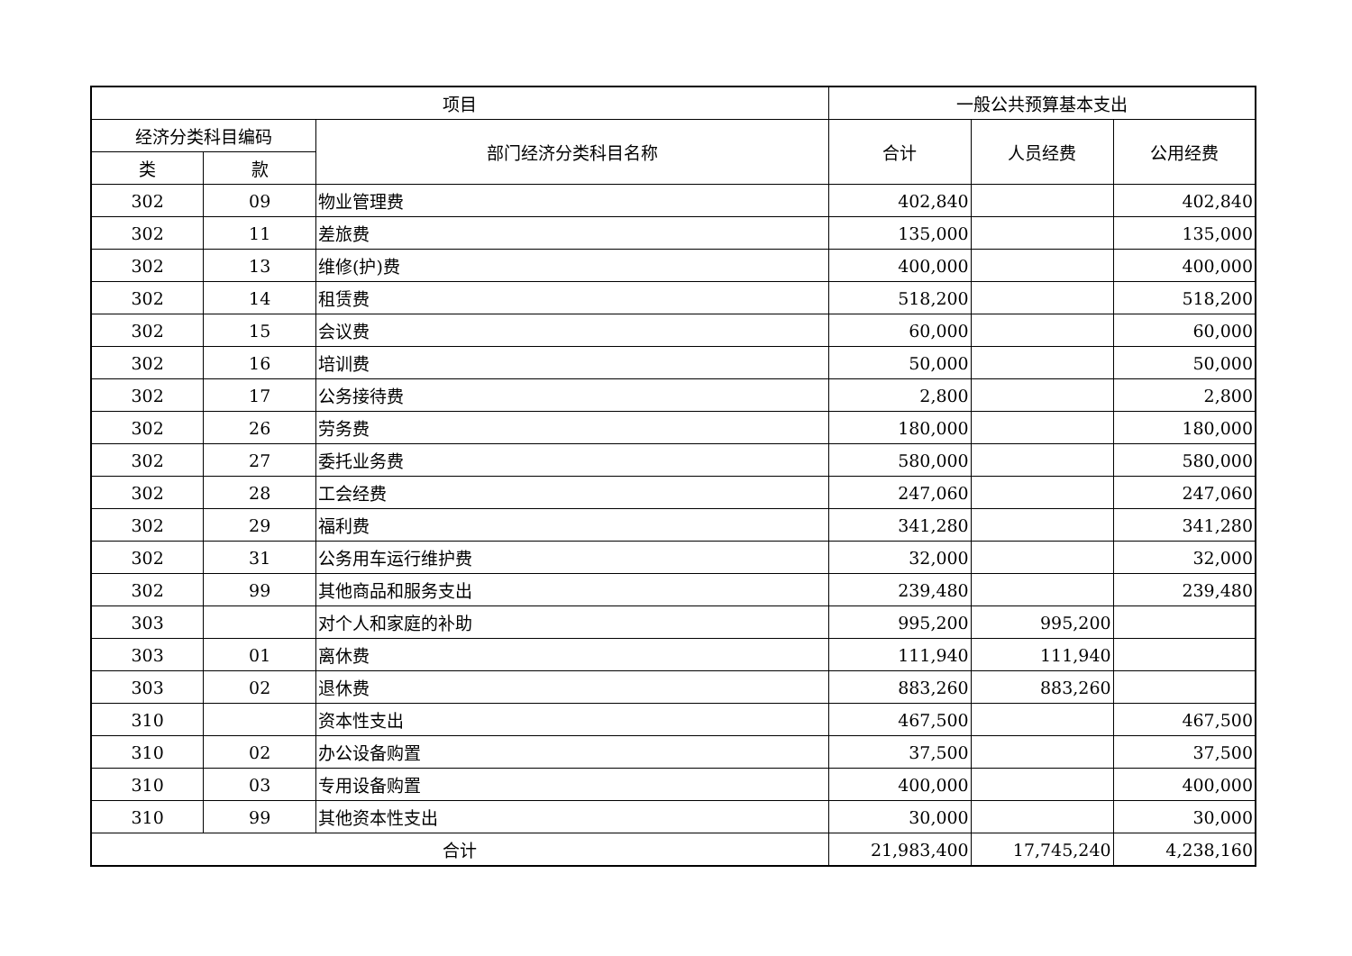| 项目 | | | 一般公共预算基本支出 | | |
| --- | --- | --- | --- | --- | --- |
| 经济分类科目编码 | | 部门经济分类科目名称 | 合计 | 人员经费 | 公用经费 |
| 类 | 款 | | | | |
| 302 | 09 | 物业管理费 | 402,840 | | 402,840 |
| 302 | 11 | 差旅费 | 135,000 | | 135,000 |
| 302 | 13 | 维修(护)费 | 400,000 | | 400,000 |
| 302 | 14 | 租赁费 | 518,200 | | 518,200 |
| 302 | 15 | 会议费 | 60,000 | | 60,000 |
| 302 | 16 | 培训费 | 50,000 | | 50,000 |
| 302 | 17 | 公务接待费 | 2,800 | | 2,800 |
| 302 | 26 | 劳务费 | 180,000 | | 180,000 |
| 302 | 27 | 委托业务费 | 580,000 | | 580,000 |
| 302 | 28 | 工会经费 | 247,060 | | 247,060 |
| 302 | 29 | 福利费 | 341,280 | | 341,280 |
| 302 | 31 | 公务用车运行维护费 | 32,000 | | 32,000 |
| 302 | 99 | 其他商品和服务支出 | 239,480 | | 239,480 |
| 303 | | 对个人和家庭的补助 | 995,200 | 995,200 | |
| 303 | 01 | 离休费 | 111,940 | 111,940 | |
| 303 | 02 | 退休费 | 883,260 | 883,260 | |
| 310 | | 资本性支出 | 467,500 | | 467,500 |
| 310 | 02 | 办公设备购置 | 37,500 | | 37,500 |
| 310 | 03 | 专用设备购置 | 400,000 | | 400,000 |
| 310 | 99 | 其他资本性支出 | 30,000 | | 30,000 |
| 合计 | | | 21,983,400 | 17,745,240 | 4,238,160 |